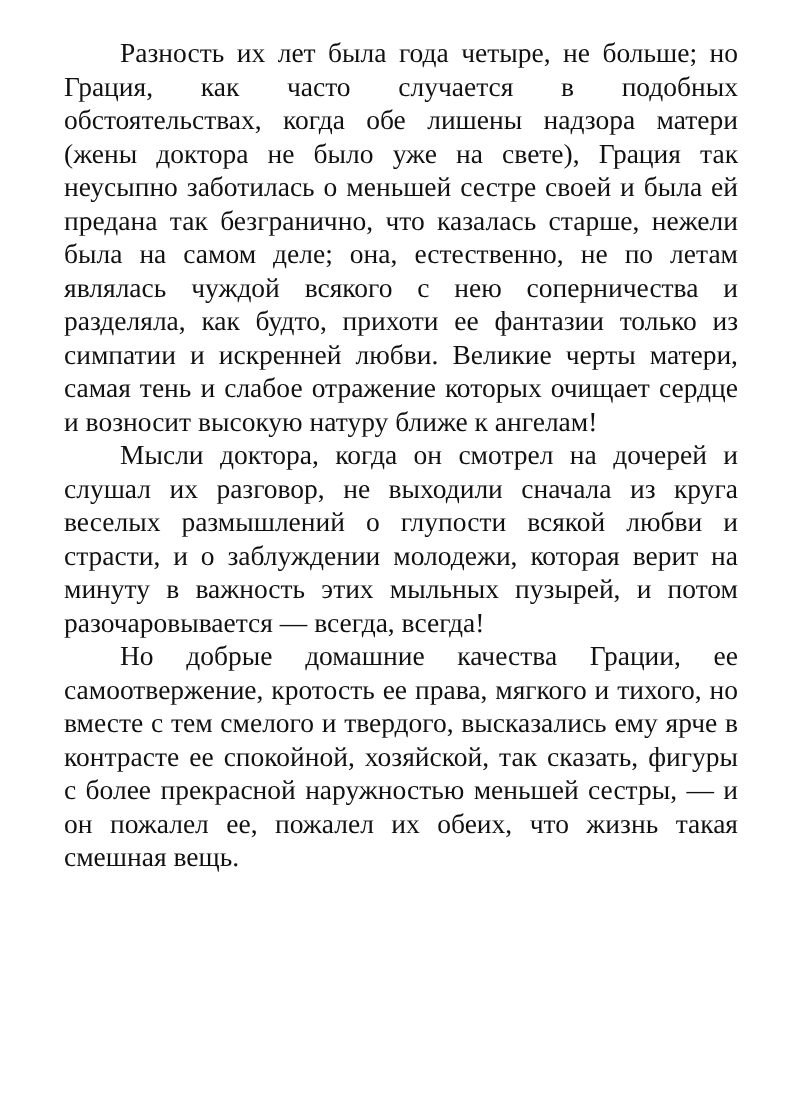Разность их лет была года четыре, не больше; но Грация, как часто случается в подобных обстоятельствах, когда обе лишены надзора матери (жены доктора не было уже на свете), Грация так неусыпно заботилась о меньшей сестре своей и была ей предана так безгранично, что казалась старше, нежели была на самом деле; она, естественно, не по летам являлась чуждой всякого с нею соперничества и разделяла, как будто, прихоти ее фантазии только из симпатии и искренней любви. Великие черты матери, самая тень и слабое отражение которых очищает сердце и возносит высокую натуру ближе к ангелам!
Мысли доктора, когда он смотрел на дочерей и слушал их разговор, не выходили сначала из круга веселых размышлений о глупости всякой любви и страсти, и о заблуждении молодежи, которая верит на минуту в важность этих мыльных пузырей, и потом разочаровывается — всегда, всегда!
Но добрые домашние качества Грации, ее самоотвержение, кротость ее права, мягкого и тихого, но вместе с тем смелого и твердого, высказались ему ярче в контрасте ее спокойной, хозяйской, так сказать, фигуры с более прекрасной наружностью меньшей сестры, — и он пожалел ее, пожалел их обеих, что жизнь такая смешная вещь.